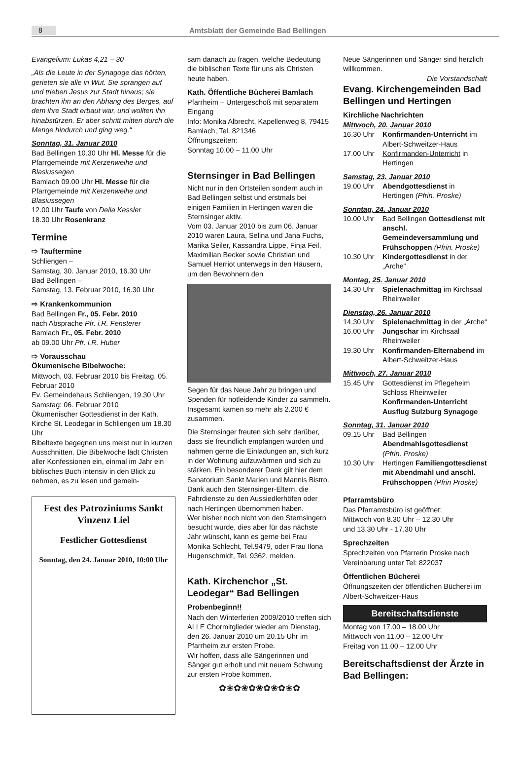8 Amtsblatt der Gemeinde Bad Bellingen
Evangelium: Lukas 4,21 – 30
„Als die Leute in der Synagoge das hörten, gerieten sie alle in Wut. Sie sprangen auf und trieben Jesus zur Stadt hinaus; sie brachten ihn an den Abhang des Berges, auf dem ihre Stadt erbaut war, und wollten ihn hinabstürzen. Er aber schritt mitten durch die Menge hindurch und ging weg.“
Sonntag, 31. Januar 2010
Bad Bellingen 10.30 Uhr Hl. Messe für die Pfarrgemeinde mit Kerzenweihe und Blasiussegen
Bamlach 09.00 Uhr Hl. Messe für die Pfarrgemeinde mit Kerzenweihe und Blasiussegen
12.00 Uhr Taufe von Delia Kessler
18.30 Uhr Rosenkranz
Termine
⇨ Tauftermine
Schliengen –
Samstag, 30. Januar 2010, 16.30 Uhr
Bad Bellingen –
Samstag, 13. Februar 2010, 16.30 Uhr
⇨ Krankenkommunion
Bad Bellingen Fr., 05. Febr. 2010
nach Absprache Pfr. i.R. Fensterer
Bamlach Fr., 05. Febr. 2010
ab 09.00 Uhr Pfr. i.R. Huber
⇨ Vorausschau
Ökumenische Bibelwoche:
Mittwoch, 03. Februar 2010 bis Freitag, 05. Februar 2010
Ev. Gemeindehaus Schliengen, 19.30 Uhr
Samstag: 06. Februar 2010
Ökumenischer Gottesdienst in der Kath. Kirche St. Leodegar in Schliengen um 18.30 Uhr
Bibeltexte begegnen uns meist nur in kurzen Ausschnitten. Die Bibelwoche lädt Christen aller Konfessionen ein, einmal im Jahr ein biblisches Buch intensiv in den Blick zu nehmen, es zu lesen und gemein-
Fest des Patroziniums Sankt Vinzenz Liel
Festlicher Gottesdienst
Sonntag, den 24. Januar 2010, 10:00 Uhr
sam danach zu fragen, welche Bedeutung die biblischen Texte für uns als Christen heute haben.
Kath. Öffentliche Bücherei Bamlach
Pfarrheim – Untergeschoß mit separatem Eingang
Info: Monika Albrecht, Kapellenweg 8, 79415 Bamlach, Tel. 821346
Öffnungszeiten:
Sonntag 10.00 – 11.00 Uhr
Sternsinger in Bad Bellingen
Nicht nur in den Ortsteilen sondern auch in Bad Bellingen selbst und erstmals bei einigen Familien in Hertingen waren die Sternsinger aktiv.
Vom 03. Januar 2010 bis zum 06. Januar 2010 waren Laura, Selina und Jana Fuchs, Marika Seiler, Kassandra Lippe, Finja Feil, Maximilian Becker sowie Christian und Samuel Herriot unterwegs in den Häusern, um den Bewohnern den
Segen für das Neue Jahr zu bringen und Spenden für notleidende Kinder zu sammeln. Insgesamt kamen so mehr als 2.200 € zusammen.
Die Sternsinger freuten sich sehr darüber, dass sie freundlich empfangen wurden und nahmen gerne die Einladungen an, sich kurz in der Wohnung aufzuwärmen und sich zu stärken. Ein besonderer Dank gilt hier dem Sanatorium Sankt Marien und Mannis Bistro.
Dank auch den Sternsinger-Eltern, die Fahrdienste zu den Aussiedlerhöfen oder nach Hertingen übernommen haben.
Wer bisher noch nicht von den Sternsingern besucht wurde, dies aber für das nächste Jahr wünscht, kann es gerne bei Frau Monika Schlecht, Tel.9479, oder Frau Ilona Hugenschmidt, Tel. 9362, melden.
Kath. Kirchenchor „St. Leodegar“ Bad Bellingen
Probenbeginn!!
Nach den Winterferien 2009/2010 treffen sich ALLE Chormitglieder wieder am Dienstag, den 26. Januar 2010 um 20.15 Uhr im Pfarrheim zur ersten Probe.
Wir hoffen, dass alle Sängerinnen und Sänger gut erholt und mit neuem Schwung zur ersten Probe kommen.
✿❀✿❀✿❀✿❀✿❀✿
Neue Sängerinnen und Sänger sind herzlich willkommen.
Die Vorstandschaft
Evang. Kirchengemeinden Bad Bellingen und Hertingen
Kirchliche Nachrichten
Mittwoch, 20. Januar 2010
16.30 Uhr Konfirmanden-Unterricht im Albert-Schweitzer-Haus
17.00 Uhr Konfirmanden-Unterricht in Hertingen
Samstag, 23. Januar 2010
19.00 Uhr Abendgottesdienst in Hertingen (Pfrin. Proske)
Sonntag, 24. Januar 2010
10.00 Uhr Bad Bellingen Gottesdienst mit anschl. Gemeindeversammlung und Frühschoppen (Pfrin. Proske)
10.30 Uhr Kindergottesdienst in der „Arche“
Montag, 25. Januar 2010
14.30 Uhr Spielenachmittag im Kirchsaal Rheinweiler
Dienstag, 26. Januar 2010
14.30 Uhr Spielenachmittag in der „Arche“
16.00 Uhr Jungschar im Kirchsaal Rheinweiler
19.30 Uhr Konfirmanden-Elternabend im Albert-Schweitzer-Haus
Mittwoch, 27. Januar 2010
15.45 Uhr Gottesdienst im Pflegeheim Schloss Rheinweiler Konfirmanden-Unterricht Ausflug Sulzburg Synagoge
Sonntag, 31. Januar 2010
09.15 Uhr Bad Bellingen Abendmahlsgottesdienst (Pfrin. Proske)
10.30 Uhr Hertingen Familiengottesdienst mit Abendmahl und anschl. Frühschoppen (Pfrin Proske)
Pfarramtsbüro
Das Pfarramtsbüro ist geöffnet:
Mittwoch von 8.30 Uhr – 12.30 Uhr
und 13.30 Uhr - 17.30 Uhr
Sprechzeiten
Sprechzeiten von Pfarrerin Proske nach Vereinbarung unter Tel: 822037
Öffentlichen Bücherei
Öffnungszeiten der öffentlichen Bücherei im Albert-Schweitzer-Haus
Bereitschaftsdienste
Montag von 17.00 – 18.00 Uhr
Mittwoch von 11.00 – 12.00 Uhr
Freitag von 11.00 – 12.00 Uhr
Bereitschaftsdienst der Ärzte in Bad Bellingen: